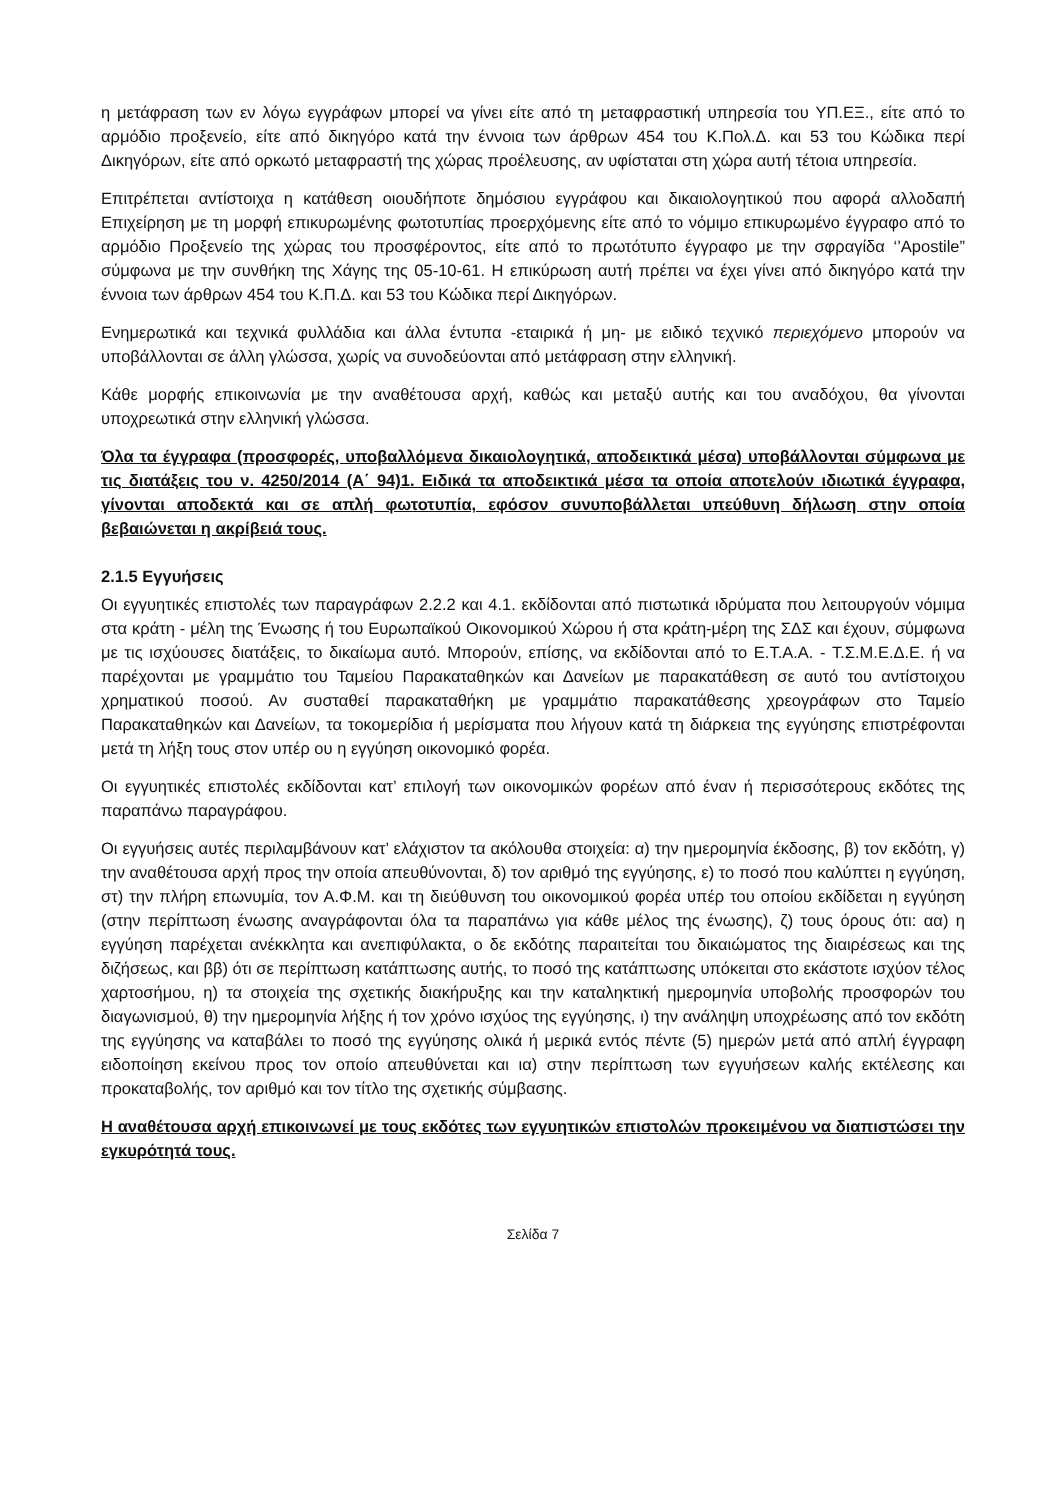η μετάφραση των εν λόγω εγγράφων μπορεί να γίνει είτε από τη μεταφραστική υπηρεσία του ΥΠ.ΕΞ., είτε από το αρμόδιο προξενείο, είτε από δικηγόρο κατά την έννοια των άρθρων 454 του Κ.Πολ.Δ. και 53 του Κώδικα περί Δικηγόρων, είτε από ορκωτό μεταφραστή της χώρας προέλευσης, αν υφίσταται στη χώρα αυτή τέτοια υπηρεσία.
Επιτρέπεται αντίστοιχα η κατάθεση οιουδήποτε δημόσιου εγγράφου και δικαιολογητικού που αφορά αλλοδαπή Επιχείρηση με τη μορφή επικυρωμένης φωτοτυπίας προερχόμενης είτε από το νόμιμο επικυρωμένο έγγραφο από το αρμόδιο Προξενείο της χώρας του προσφέροντος, είτε από το πρωτότυπο έγγραφο με την σφραγίδα ‘’Apostile” σύμφωνα με την συνθήκη της Χάγης της 05-10-61. Η επικύρωση αυτή πρέπει να έχει γίνει από δικηγόρο κατά την έννοια των άρθρων 454 του Κ.Π.Δ. και 53 του Κώδικα περί Δικηγόρων.
Ενημερωτικά και τεχνικά φυλλάδια και άλλα έντυπα -εταιρικά ή μη- με ειδικό τεχνικό περιεχόμενο μπορούν να υποβάλλονται σε άλλη γλώσσα, χωρίς να συνοδεύονται από μετάφραση στην ελληνική.
Κάθε μορφής επικοινωνία με την αναθέτουσα αρχή, καθώς και μεταξύ αυτής και του αναδόχου, θα γίνονται υποχρεωτικά στην ελληνική γλώσσα.
Όλα τα έγγραφα (προσφορές, υποβαλλόμενα δικαιολογητικά, αποδεικτικά μέσα) υποβάλλονται σύμφωνα με τις διατάξεις του ν. 4250/2014 (Α΄ 94)1. Ειδικά τα αποδεικτικά μέσα τα οποία αποτελούν ιδιωτικά έγγραφα, γίνονται αποδεκτά και σε απλή φωτοτυπία, εφόσον συνυποβάλλεται υπεύθυνη δήλωση στην οποία βεβαιώνεται η ακρίβειά τους.
2.1.5 Εγγυήσεις
Οι εγγυητικές επιστολές των παραγράφων 2.2.2 και 4.1. εκδίδονται από πιστωτικά ιδρύματα που λειτουργούν νόμιμα στα κράτη - μέλη της Ένωσης ή του Ευρωπαϊκού Οικονομικού Χώρου ή στα κράτη-μέρη της ΣΔΣ και έχουν, σύμφωνα με τις ισχύουσες διατάξεις, το δικαίωμα αυτό. Μπορούν, επίσης, να εκδίδονται από το Ε.Τ.Α.Α. - Τ.Σ.Μ.Ε.Δ.Ε. ή να παρέχονται με γραμμάτιο του Ταμείου Παρακαταθηκών και Δανείων με παρακατάθεση σε αυτό του αντίστοιχου χρηματικού ποσού. Αν συσταθεί παρακαταθήκη με γραμμάτιο παρακατάθεσης χρεογράφων στο Ταμείο Παρακαταθηκών και Δανείων, τα τοκομερίδια ή μερίσματα που λήγουν κατά τη διάρκεια της εγγύησης επιστρέφονται μετά τη λήξη τους στον υπέρ ου η εγγύηση οικονομικό φορέα.
Οι εγγυητικές επιστολές εκδίδονται κατ’ επιλογή των οικονομικών φορέων από έναν ή περισσότερους εκδότες της παραπάνω παραγράφου.
Οι εγγυήσεις αυτές περιλαμβάνουν κατ’ ελάχιστον τα ακόλουθα στοιχεία: α) την ημερομηνία έκδοσης, β) τον εκδότη, γ) την αναθέτουσα αρχή προς την οποία απευθύνονται, δ) τον αριθμό της εγγύησης, ε) το ποσό που καλύπτει η εγγύηση, στ) την πλήρη επωνυμία, τον Α.Φ.Μ. και τη διεύθυνση του οικονομικού φορέα υπέρ του οποίου εκδίδεται η εγγύηση (στην περίπτωση ένωσης αναγράφονται όλα τα παραπάνω για κάθε μέλος της ένωσης), ζ) τους όρους ότι: αα) η εγγύηση παρέχεται ανέκκλητα και ανεπιφύλακτα, ο δε εκδότης παραιτείται του δικαιώματος της διαιρέσεως και της διζήσεως, και ββ) ότι σε περίπτωση κατάπτωσης αυτής, το ποσό της κατάπτωσης υπόκειται στο εκάστοτε ισχύον τέλος χαρτοσήμου, η) τα στοιχεία της σχετικής διακήρυξης και την καταληκτική ημερομηνία υποβολής προσφορών του διαγωνισμού, θ) την ημερομηνία λήξης ή τον χρόνο ισχύος της εγγύησης, ι) την ανάληψη υποχρέωσης από τον εκδότη της εγγύησης να καταβάλει το ποσό της εγγύησης ολικά ή μερικά εντός πέντε (5) ημερών μετά από απλή έγγραφη ειδοποίηση εκείνου προς τον οποίο απευθύνεται και ια) στην περίπτωση των εγγυήσεων καλής εκτέλεσης και προκαταβολής, τον αριθμό και τον τίτλο της σχετικής σύμβασης.
Η αναθέτουσα αρχή επικοινωνεί με τους εκδότες των εγγυητικών επιστολών προκειμένου να διαπιστώσει την εγκυρότητά τους.
Σελίδα 7